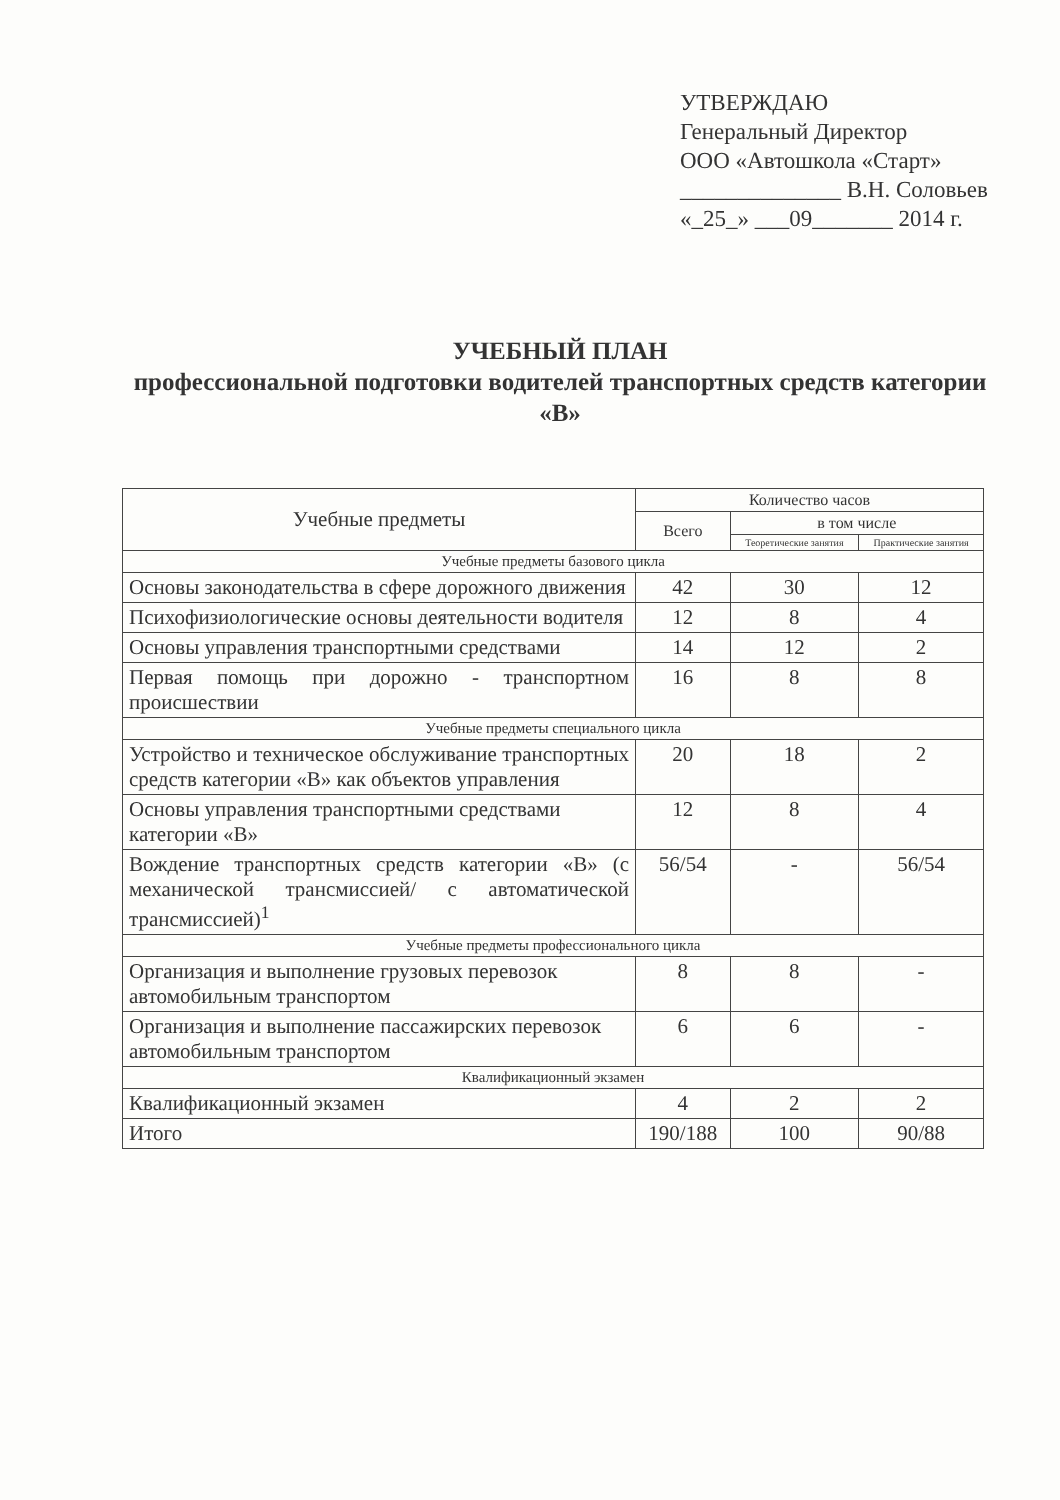УТВЕРЖДАЮ
Генеральный Директор
ООО «Автошкола «Старт»
______________ В.Н. Соловьев
«_25_» ___09_______ 2014 г.
УЧЕБНЫЙ ПЛАН
профессиональной подготовки водителей транспортных средств категории «В»
| Учебные предметы | Количество часов | | |
| --- | --- | --- | --- |
| | Всего | в том числе | |
| | | Теоретические занятия | Практические занятия |
| Учебные предметы базового цикла | | | |
| Основы законодательства в сфере дорожного движения | 42 | 30 | 12 |
| Психофизиологические основы деятельности водителя | 12 | 8 | 4 |
| Основы управления транспортными средствами | 14 | 12 | 2 |
| Первая помощь при дорожно - транспортном происшествии | 16 | 8 | 8 |
| Учебные предметы специального цикла | | | |
| Устройство и техническое обслуживание транспортных средств категории «В» как объектов управления | 20 | 18 | 2 |
| Основы управления транспортными средствами категории «В» | 12 | 8 | 4 |
| Вождение транспортных средств категории «В» (с механической трансмиссией/ с автоматической трансмиссией)<sup>1</sup> | 56/54 | - | 56/54 |
| Учебные предметы профессионального цикла | | | |
| Организация и выполнение грузовых перевозок автомобильным транспортом | 8 | 8 | - |
| Организация и выполнение пассажирских перевозок автомобильным транспортом | 6 | 6 | - |
| Квалификационный экзамен | | | |
| Квалификационный экзамен | 4 | 2 | 2 |
| Итого | 190/188 | 100 | 90/88 |